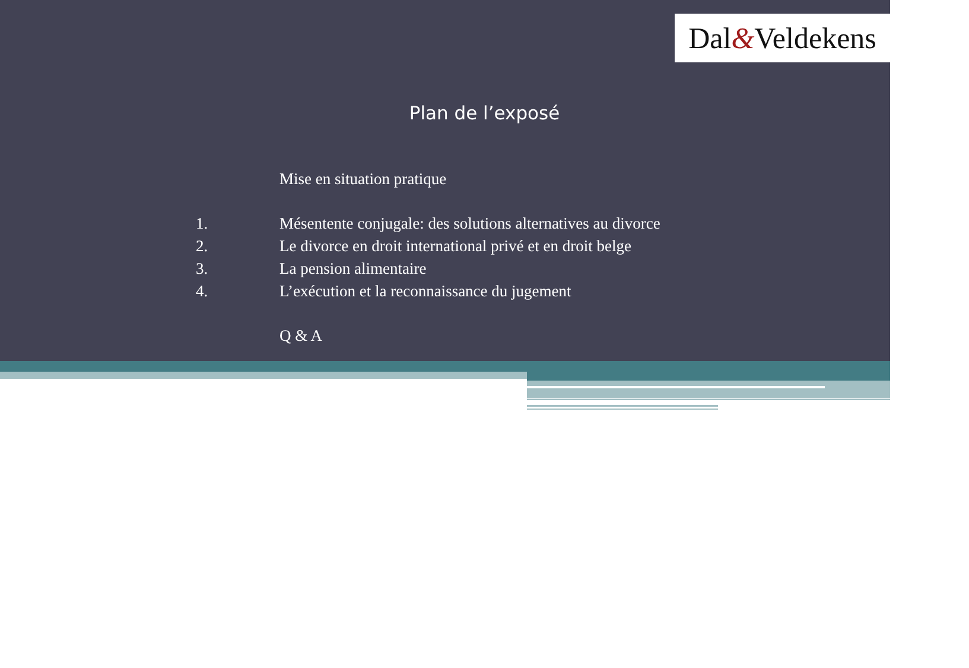Dal & Veldekens
Plan de l’exposé
Mise en situation pratique
1. Mésentente conjugale: des solutions alternatives au divorce
2. Le divorce en droit international privé et en droit belge
3. La pension alimentaire
4. L’exécution et la reconnaissance du jugement
Q & A